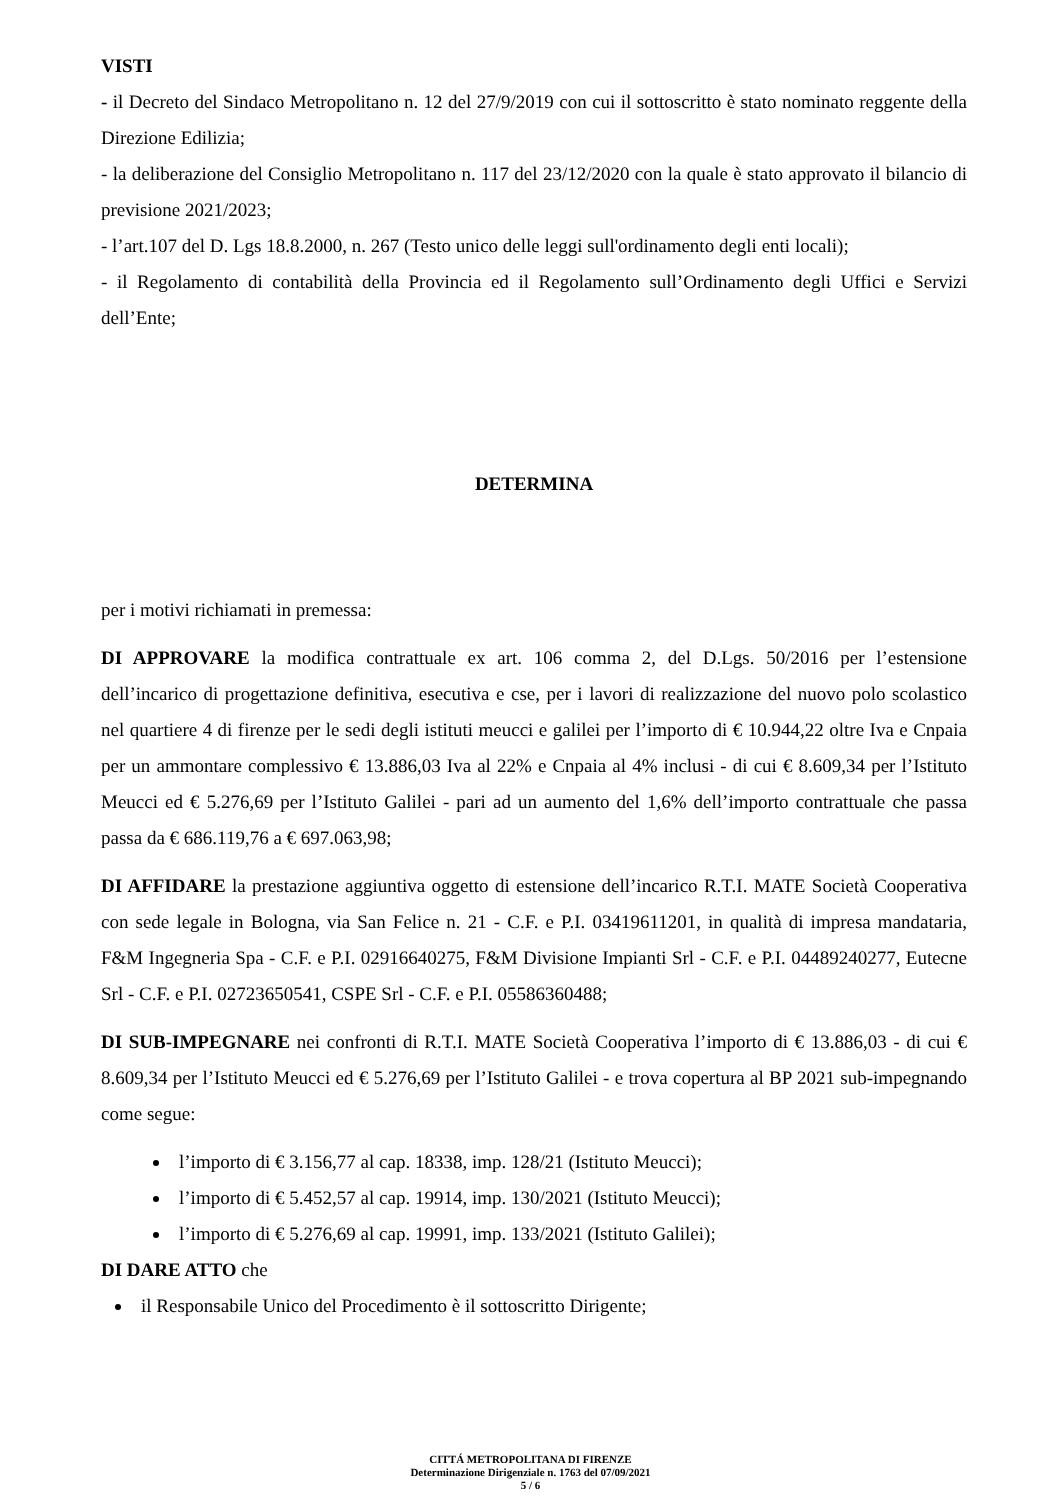VISTI
- il Decreto del Sindaco Metropolitano n. 12 del 27/9/2019 con cui il sottoscritto è stato nominato reggente della Direzione Edilizia;
- la deliberazione del Consiglio Metropolitano n. 117 del 23/12/2020 con la quale è stato approvato il bilancio di previsione 2021/2023;
- l’art.107 del D. Lgs 18.8.2000, n. 267 (Testo unico delle leggi sull'ordinamento degli enti locali);
- il Regolamento di contabilità della Provincia ed il Regolamento sull’Ordinamento degli Uffici e Servizi dell’Ente;
DETERMINA
per i motivi richiamati in premessa:
DI APPROVARE la modifica contrattuale ex art. 106 comma 2, del D.Lgs. 50/2016 per l’estensione dell’incarico di progettazione definitiva, esecutiva e cse, per i lavori di realizzazione del nuovo polo scolastico nel quartiere 4 di firenze per le sedi degli istituti meucci e galilei per l’importo di € 10.944,22 oltre Iva e Cnpaia per un ammontare complessivo € 13.886,03 Iva al 22% e Cnpaia al 4% inclusi - di cui € 8.609,34 per l’Istituto Meucci ed € 5.276,69 per l’Istituto Galilei - pari ad un aumento del 1,6% dell’importo contrattuale che passa passa da € 686.119,76 a € 697.063,98;
DI AFFIDARE la prestazione aggiuntiva oggetto di estensione dell’incarico R.T.I. MATE Società Cooperativa con sede legale in Bologna, via San Felice n. 21 - C.F. e P.I. 03419611201, in qualità di impresa mandataria, F&M Ingegneria Spa - C.F. e P.I. 02916640275, F&M Divisione Impianti Srl - C.F. e P.I. 04489240277, Eutecne Srl - C.F. e P.I. 02723650541, CSPE Srl - C.F. e P.I. 05586360488;
DI SUB-IMPEGNARE nei confronti di R.T.I. MATE Società Cooperativa l’importo di € 13.886,03 - di cui € 8.609,34 per l’Istituto Meucci ed € 5.276,69 per l’Istituto Galilei - e trova copertura al BP 2021 sub-impegnando come segue:
l’importo di € 3.156,77 al cap. 18338, imp. 128/21 (Istituto Meucci);
l’importo di € 5.452,57 al cap. 19914, imp. 130/2021 (Istituto Meucci);
l’importo di € 5.276,69 al cap. 19991, imp. 133/2021 (Istituto Galilei);
DI DARE ATTO che
il Responsabile Unico del Procedimento è il sottoscritto Dirigente;
CITTÁ METROPOLITANA DI FIRENZE
Determinazione Dirigenziale n. 1763 del 07/09/2021
5 / 6